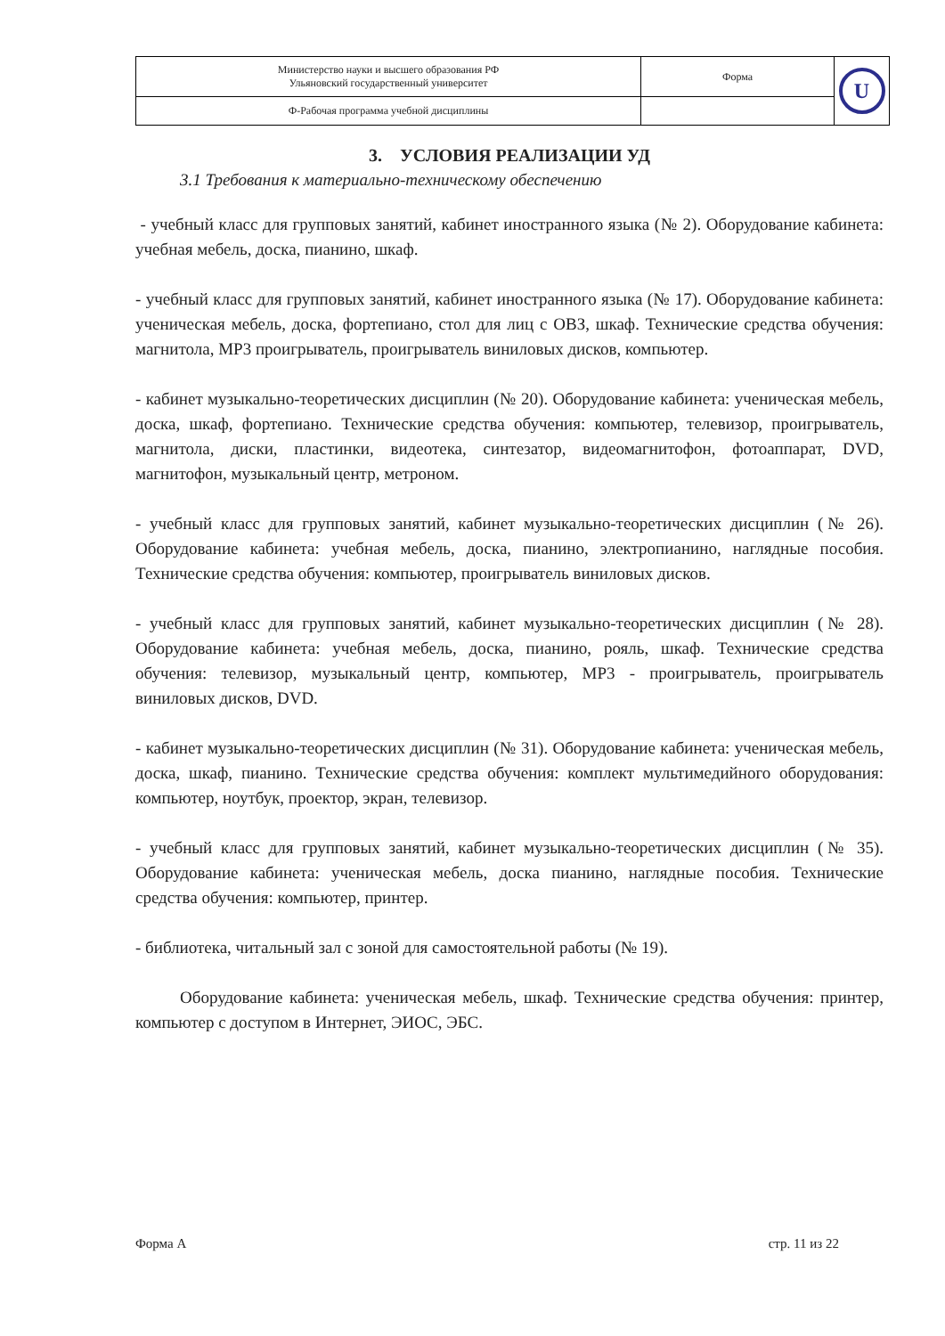| Министерство науки и высшего образования РФ Ульяновский государственный университет | Форма | U |
| Ф-Рабочая программа учебной дисциплины | | |
3. УСЛОВИЯ РЕАЛИЗАЦИИ УД
3.1 Требования к материально-техническому обеспечению
- учебный класс для групповых занятий, кабинет иностранного языка (№ 2). Оборудование кабинета: учебная мебель, доска, пианино, шкаф.
- учебный класс для групповых занятий, кабинет иностранного языка (№ 17). Оборудование кабинета: ученическая мебель, доска, фортепиано, стол для лиц с ОВЗ, шкаф. Технические средства обучения: магнитола, MP3 проигрыватель, проигрыватель виниловых дисков, компьютер.
- кабинет музыкально-теоретических дисциплин (№ 20). Оборудование кабинета: ученическая мебель, доска, шкаф, фортепиано. Технические средства обучения: компьютер, телевизор, проигрыватель, магнитола, диски, пластинки, видеотека, синтезатор, видеомагнитофон, фотоаппарат, DVD, магнитофон, музыкальный центр, метроном.
- учебный класс для групповых занятий, кабинет музыкально-теоретических дисциплин (№ 26). Оборудование кабинета: учебная мебель, доска, пианино, электропианино, наглядные пособия. Технические средства обучения: компьютер, проигрыватель виниловых дисков.
- учебный класс для групповых занятий, кабинет музыкально-теоретических дисциплин (№ 28). Оборудование кабинета: учебная мебель, доска, пианино, рояль, шкаф. Технические средства обучения: телевизор, музыкальный центр, компьютер, MP3 - проигрыватель, проигрыватель виниловых дисков, DVD.
- кабинет музыкально-теоретических дисциплин (№ 31). Оборудование кабинета: ученическая мебель, доска, шкаф, пианино. Технические средства обучения: комплект мультимедийного оборудования: компьютер, ноутбук, проектор, экран, телевизор.
- учебный класс для групповых занятий, кабинет музыкально-теоретических дисциплин (№ 35). Оборудование кабинета: ученическая мебель, доска пианино, наглядные пособия. Технические средства обучения: компьютер, принтер.
- библиотека, читальный зал с зоной для самостоятельной работы (№ 19).
Оборудование кабинета: ученическая мебель, шкаф. Технические средства обучения: принтер, компьютер с доступом в Интернет, ЭИОС, ЭБС.
Форма А стр. 11 из 22